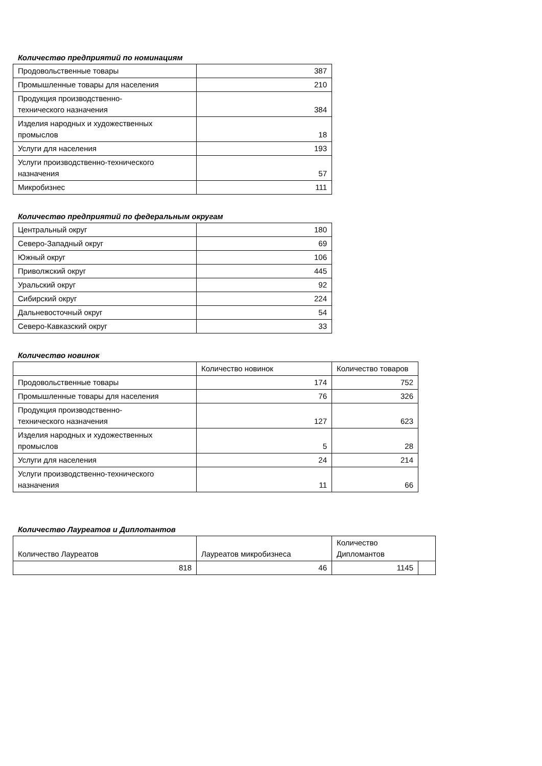Количество предприятий по номинациям
| Продовольственные товары | 387 |
| Промышленные товары для населения | 210 |
| Продукция производственно- технического назначения | 384 |
| Изделия народных и художественных промыслов | 18 |
| Услуги для населения | 193 |
| Услуги производственно-технического назначения | 57 |
| Микробизнес | 111 |
Количество предприятий по федеральным округам
| Центральный округ | 180 |
| Северо-Западный округ | 69 |
| Южный округ | 106 |
| Приволжский округ | 445 |
| Уральский округ | 92 |
| Сибирский округ | 224 |
| Дальневосточный округ | 54 |
| Северо-Кавказский округ | 33 |
Количество новинок
| | Количество новинок | Количество товаров |
| --- | --- | --- |
| Продовольственные товары | 174 | 752 |
| Промышленные товары для населения | 76 | 326 |
| Продукция производственно- технического назначения | 127 | 623 |
| Изделия народных и художественных промыслов | 5 | 28 |
| Услуги для населения | 24 | 214 |
| Услуги производственно-технического назначения | 11 | 66 |
Количество Лауреатов и Диплomантов
| Количество Лауреатов | Лауреатов микробизнеса | Количество Дипломантов | |
| --- | --- | --- | --- |
| 818 | 46 | 1145 | |